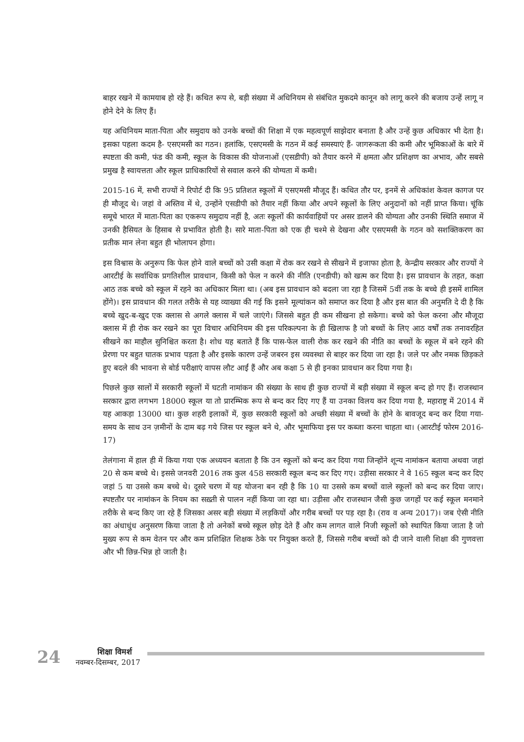बाहर रखने में कामयाब हो रहे हैं। कथित रूप से, बड़ी संख्या में अधिनियम से संबंधित मुकदमे कानून को लागू करने की बजाय उन्हें लागू न होने देने के लिए हैं।
यह अधिनियम माता-पिता और समुदाय को उनके बच्चों की शिक्षा में एक महत्वपूर्ण साझेदार बनाता है और उन्हें कुछ अधिकार भी देता है। इसका पहला कदम है- एसएमसी का गठन। हलांकि, एसएमसी के गठन में कई समस्याएं हैं- जागरूकता की कमी और भूमिकाओं के बारे में स्पष्टता की कमी, फंड की कमी, स्कूल के विकास की योजनाओं (एसडीपी) को तैयार करने में क्षमता और प्रशिक्षण का अभाव, और सबसे प्रमुख है स्वायत्तता और स्कूल प्राधिकारियों से सवाल करने की योग्यता में कमी।
2015-16 में, सभी राज्यों ने रिपोर्ट दी कि 95 प्रतिशत स्कूलों में एसएमसी मौजूद हैं। कथित तौर पर, इनमें से अधिकांश केवल कागज पर ही मौजूद थे। जहां वे अस्तिव में थे, उन्होंने एसडीपी को तैयार नहीं किया और अपने स्कूलों के लिए अनुदानों को नहीं प्राप्त किया। चूंकि समूचे भारत में माता-पिता का एकरूप समुदाय नहीं है, अतः स्कूलों की कार्यवाहियों पर असर डालने की योग्यता और उनकी स्थिति समाज में उनकी हैसियत के हिसाब से प्रभावित होती है। सारे माता-पिता को एक ही चश्मे से देखना और एसएमसी के गठन को सशक्तिकरण का प्रतीक मान लेना बहुत ही भोलापन होगा।
इस विश्वास के अनुरूप कि फेल होने वाले बच्चों को उसी कक्षा में रोक कर रखने से सीखने में इजाफा होता है, केन्द्रीय सरकार और राज्यों ने आरटीई के सर्वाधिक प्रगतिशील प्रावधान, किसी को फेल न करने की नीति (एनडीपी) को खत्म कर दिया है। इस प्रावधान के तहत, कक्षा आठ तक बच्चे को स्कूल में रहने का अधिकार मिला था। (अब इस प्रावधान को बदला जा रहा है जिसमें 5वीं तक के बच्चे ही इसमें शामिल होंगे)। इस प्रावधान की गलत तरीके से यह व्याख्या की गई कि इसने मूल्यांकन को समाप्त कर दिया है और इस बात की अनुमति दे दी है कि बच्चे खुद-ब-खुद एक क्लास से अगले क्लास में चले जाएंगे। जिससे बहुत ही कम सीखना हो सकेगा। बच्चे को फेल करना और मौजूदा क्लास में ही रोक कर रखने का पूरा विचार अधिनियम की इस परिकल्पना के ही खिलाफ है जो बच्चों के लिए आठ वर्षों तक तनावरहित सीखने का माहौल सुनिश्चित करता है। शोध यह बताते हैं कि पास-फेल वाली रोक कर रखने की नीति का बच्चों के स्कूल में बने रहने की प्रेरणा पर बहुत घातक प्रभाव पड़ता है और इसके कारण उन्हें जबरन इस व्यवस्था से बाहर कर दिया जा रहा है। जले पर और नमक छिड़कते हुए बदले की भावना से बोर्ड परीक्षाएं वापस लौट आईं हैं और अब कक्षा 5 से ही इनका प्रावधान कर दिया गया है।
पिछले कुछ सालों में सरकारी स्कूलों में घटती नामांकन की संख्या के साथ ही कुछ राज्यों में बड़ी संख्या में स्कूल बन्द हो गए हैं। राजस्थान सरकार द्वारा लगभग 18000 स्कूल या तो प्रारम्भिक रूप से बन्द कर दिए गए हैं या उनका विलय कर दिया गया है, महाराष्ट्र में 2014 में यह आकड़ा 13000 था। कुछ शहरी इलाकों में, कुछ सरकारी स्कूलों को अच्छी संख्या में बच्चों के होने के बावजूद बन्द कर दिया गया- समय के साथ उन ज़मीनों के दाम बढ़ गये जिस पर स्कूल बने थे, और भूमाफिया इस पर कब्जा करना चाहता था। (आरटीई फोरम 2016-17)
तेलंगाना में हाल ही में किया गया एक अध्ययन बताता है कि उन स्कूलों को बन्द कर दिया गया जिन्होंने शून्य नामांकन बताया अथवा जहां 20 से कम बच्चे थे। इससे जनवरी 2016 तक कुल 458 सरकारी स्कूल बन्द कर दिए गए। उड़ीसा सरकार ने वे 165 स्कूल बन्द कर दिए जहां 5 या उससे कम बच्चे थे। दूसरे चरण में यह योजना बन रही है कि 10 या उससे कम बच्चों वाले स्कूलों को बन्द कर दिया जाए। स्पष्टतौर पर नामांकन के नियम का सख़्ती से पालन नहीं किया जा रहा था। उड़ीसा और राजस्थान जैसी कुछ जगहों पर कई स्कूल मनमाने तरीके से बन्द किए जा रहे हैं जिसका असर बड़ी संख्या में लड़कियों और गरीब बच्चों पर पड़ रहा है। (राव व अन्य 2017)। जब ऐसी नीति का अंधाधुंध अनुसरण किया जाता है तो अनेकों बच्चे स्कूल छोड़ देते हैं और कम लागत वाले निजी स्कूलों को स्थापित किया जाता है जो मुख्य रूप से कम वेतन पर और कम प्रशिक्षित शिक्षक ठेके पर नियुक्त करते हैं, जिससे गरीब बच्चों को दी जाने वाली शिक्षा की गुणवत्ता और भी छिन्न-भिन्न हो जाती है।
24
शिक्षा विमर्श
नवम्बर-दिसम्बर, 2017